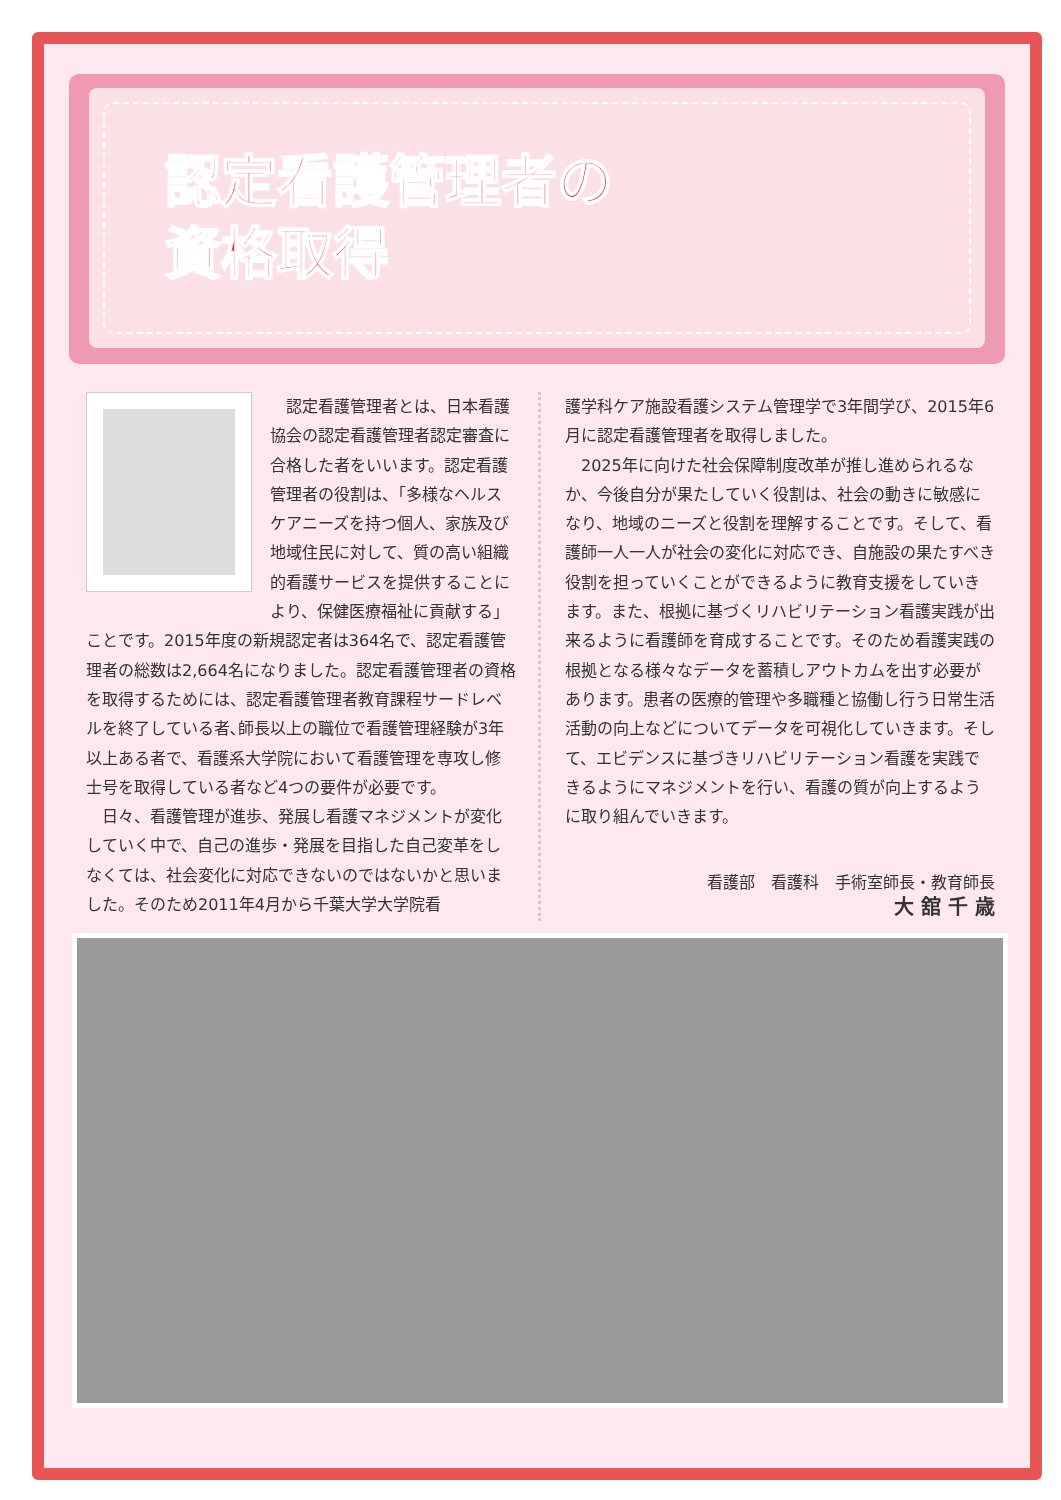認定看護管理者の
資格取得
認定看護管理者とは、日本看護協会の認定看護管理者認定審査に合格した者をいいます。認定看護管理者の役割は、「多様なヘルスケアニーズを持つ個人、家族及び地域住民に対して、質の高い組織的看護サービスを提供することにより、保健医療福祉に貢献する」ことです。2015年度の新規認定者は364名で、認定看護管理者の総数は2,664名になりました。認定看護管理者の資格を取得するためには、認定看護管理者教育課程サードレベルを終了している者､師長以上の職位で看護管理経験が3年以上ある者で、看護系大学院において看護管理を専攻し修士号を取得している者など4つの要件が必要です。
日々、看護管理が進歩、発展し看護マネジメントが変化していく中で、自己の進歩・発展を目指した自己変革をしなくては、社会変化に対応できないのではないかと思いました。そのため2011年4月から千葉大学大学院看
護学科ケア施設看護システム管理学で3年間学び、2015年6月に認定看護管理者を取得しました。
2025年に向けた社会保障制度改革が推し進められるなか、今後自分が果たしていく役割は、社会の動きに敏感になり、地域のニーズと役割を理解することです。そして、看護師一人一人が社会の変化に対応でき、自施設の果たすべき役割を担っていくことができるように教育支援をしていきます。また、根拠に基づくリハビリテーション看護実践が出来るように看護師を育成することです。そのため看護実践の根拠となる様々なデータを蓄積しアウトカムを出す必要があります。患者の医療的管理や多職種と協働し行う日常生活活動の向上などについてデータを可視化していきます。そして、エビデンスに基づきリハビリテーション看護を実践できるようにマネジメントを行い、看護の質が向上するように取り組んでいきます。
看護部　看護科　手術室師長・教育師長
大 舘 千 歳